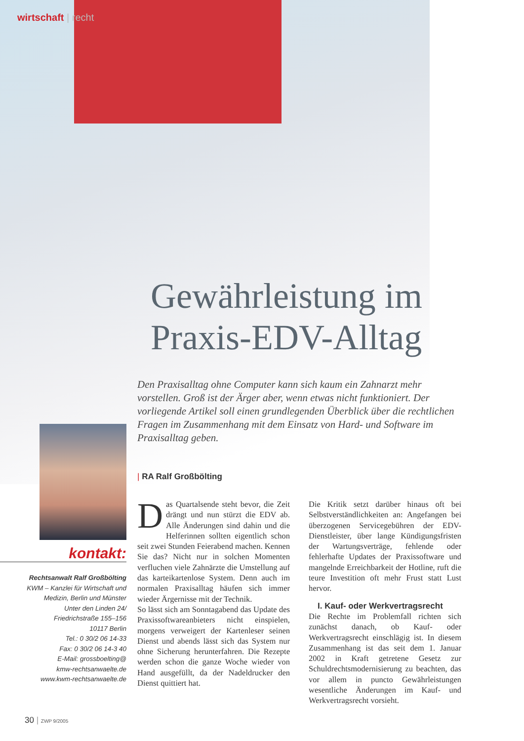wirtschaft | recht
Gewährleistung im
Praxis-EDV-Alltag
Den Praxisalltag ohne Computer kann sich kaum ein Zahnarzt mehr vorstellen. Groß ist der Ärger aber, wenn etwas nicht funktioniert. Der vorliegende Artikel soll einen grundlegenden Überblick über die rechtlichen Fragen im Zusammenhang mit dem Einsatz von Hard- und Software im Praxisalltag geben.
| RA Ralf Großbölting
kontakt:
Rechtsanwalt Ralf Großbölting
KWM – Kanzlei für Wirtschaft und
Medizin, Berlin und Münster
Unter den Linden 24/
Friedrichstraße 155–156
10117 Berlin
Tel.: 0 30/2 06 14-33
Fax: 0 30/2 06 14-3 40
E-Mail: grossboelting@
kmw-rechtsanwaelte.de
www.kwm-rechtsanwaelte.de
Das Quartalsende steht bevor, die Zeit drängt und nun stürzt die EDV ab. Alle Änderungen sind dahin und die Helferinnen sollten eigentlich schon seit zwei Stunden Feierabend machen. Kennen Sie das? Nicht nur in solchen Momenten verfluchen viele Zahnärzte die Umstellung auf das karteikartenlose System. Denn auch im normalen Praxisalltag häufen sich immer wieder Ärgernisse mit der Technik.
So lässt sich am Sonntagabend das Update des Praxissoftwareanbieters nicht einspielen, morgens verweigert der Kartenleser seinen Dienst und abends lässt sich das System nur ohne Sicherung herunterfahren. Die Rezepte werden schon die ganze Woche wieder von Hand ausgefüllt, da der Nadeldrucker den Dienst quittiert hat.
Die Kritik setzt darüber hinaus oft bei Selbstverständlichkeiten an: Angefangen bei überzogenen Servicegebühren der EDV-Dienstleister, über lange Kündigungsfristen der Wartungsverträge, fehlende oder fehlerhafte Updates der Praxissoftware und mangelnde Erreichbarkeit der Hotline, ruft die teure Investition oft mehr Frust statt Lust hervor.
I. Kauf- oder Werkvertragsrecht
Die Rechte im Problemfall richten sich zunächst danach, ob Kauf- oder Werkvertragsrecht einschlägig ist. In diesem Zusammenhang ist das seit dem 1. Januar 2002 in Kraft getretene Gesetz zur Schuldrechtsmodernisierung zu beachten, das vor allem in puncto Gewährleistungen wesentliche Änderungen im Kauf- und Werkvertragsrecht vorsieht.
30 | ZWP 9/2005